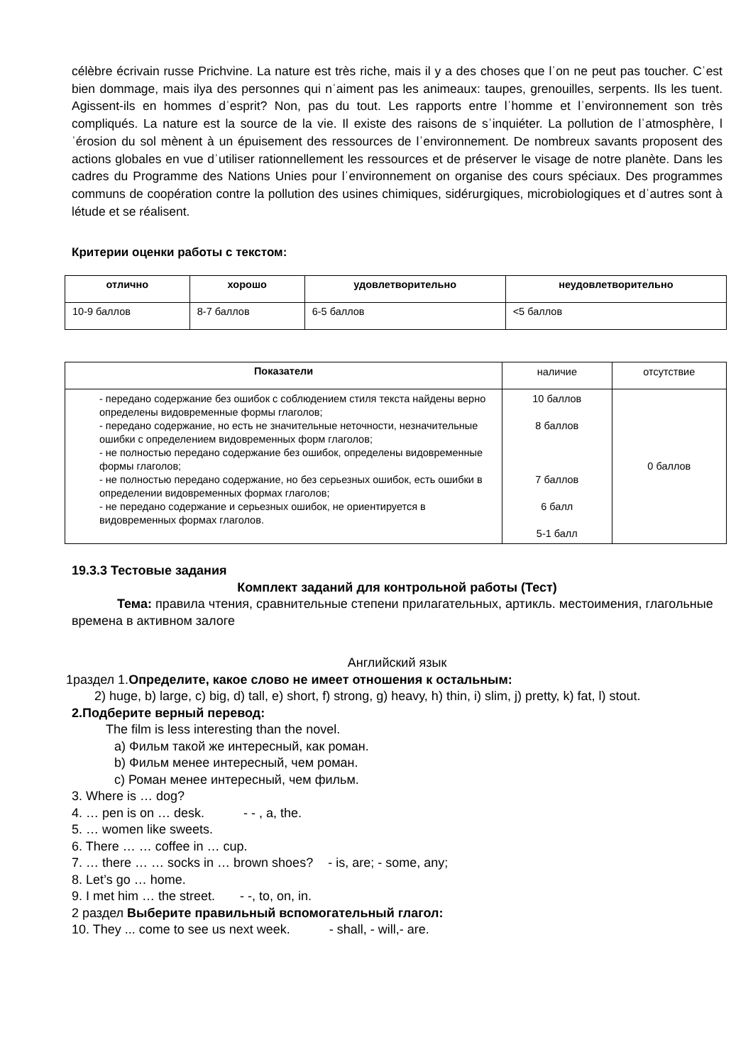célèbre écrivain russe Prichvine. La nature est très riche, mais il y a des choses que lˈon ne peut pas toucher. Cˈest bien dommage, mais ilya des personnes qui nˈaiment pas les animeaux: taupes, grenouilles, serpents. Ils les tuent. Agissent-ils en hommes dˈesprit? Non, pas du tout. Les rapports entre lˈhomme et lˈenvironnement son très compliqués. La nature est la source de la vie. Il existe des raisons de sˈinquiéter. La pollution de lˈatmosphère, lˈérosion du sol mènent à un épuisement des ressources de lˈenvironnement. De nombreux savants proposent des actions globales en vue dˈutiliser rationnellement les ressources et de préserver le visage de notre planète. Dans les cadres du Programme des Nations Unies pour lˈenvironnement on organise des cours spéciaux. Des programmes communs de coopération contre la pollution des usines chimiques, sidérurgiques, microbiologiques et dˈautres sont à létude et se réalisent.
Критерии оценки работы с текстом:
| отлично | хорошо | удовлетворительно | неудовлетворительно |
| --- | --- | --- | --- |
| 10-9 баллов | 8-7 баллов | 6-5 баллов | <5 баллов |
| Показатели | наличие | отсутствие |
| - передано содержание без ошибок с соблюдением стиля текста найдены верно определены видовременные формы глаголов; - передано содержание, но есть не значительные неточности, незначительные ошибки с определением видовременных форм глаголов; - не полностью передано содержание без ошибок, определены видовременные формы глаголов; - не полностью передано содержание, но без серьезных ошибок, есть ошибки в определении видовременных формах глаголов; - не передано содержание и серьезных ошибок, не ориентируется в видовременных формах глаголов. | 10 баллов 8 баллов 7 баллов 6 балл 5-1 балл | 0 баллов |
19.3.3 Тестовые задания
Комплект заданий для контрольной работы (Тест)
Тема: правила чтения, сравнительные степени прилагательных, артикль. местоимения, глагольные времена в активном залоге
Английский язык
1раздел 1.Определите, какое слово не имеет отношения к остальным:
2) huge, b) large, c) big, d) tall, e) short, f) strong, g) heavy, h) thin, i) slim, j) pretty, k) fat, l) stout.
2.Подберите верный перевод:
The film is less interesting than the novel.
a) Фильм такой же интересный, как роман.
b) Фильм менее интересный, чем роман.
c) Роман менее интересный, чем фильм.
3. Where is … dog?
4. … pen is on … desk. - - , a, the.
5. … women like sweets.
6. There … … coffee in … cup.
7. … there … … socks in … brown shoes? - is, are; - some, any;
8. Let’s go … home.
9. I met him … the street. - -, to, on, in.
2 раздел Выберите правильный вспомогательный глагол:
10. They ... come to see us next week. - shall, - will,- are.